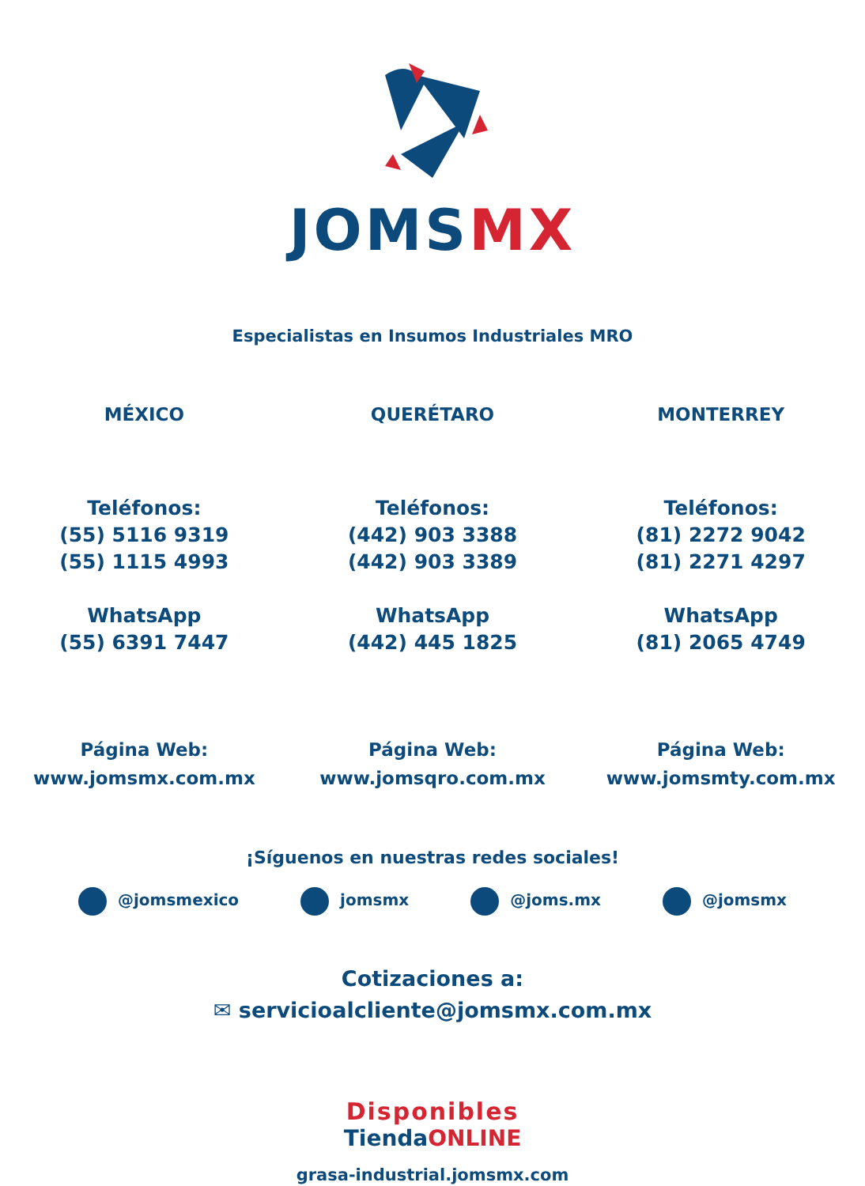JOMSMX
Especialistas en Insumos Industriales MRO
MÉXICO
Teléfonos:
(55) 5116 9319
(55) 1115 4993
WhatsApp
(55) 6391 7447
QUERÉTARO
Teléfonos:
(442) 903 3388
(442) 903 3389
WhatsApp
(442) 445 1825
MONTERREY
Teléfonos:
(81) 2272 9042
(81) 2271 4297
WhatsApp
(81) 2065 4749
Página Web:
www.jomsmx.com.mx
Página Web:
www.jomsqro.com.mx
Página Web:
www.jomsmty.com.mx
¡Síguenos en nuestras redes sociales!
@jomsmexico jomsmx @joms.mx @jomsmx
Cotizaciones a:
✉ servicioalcliente@jomsmx.com.mx
Disponibles
TiendaONLINE
grasa-industrial.jomsmx.com